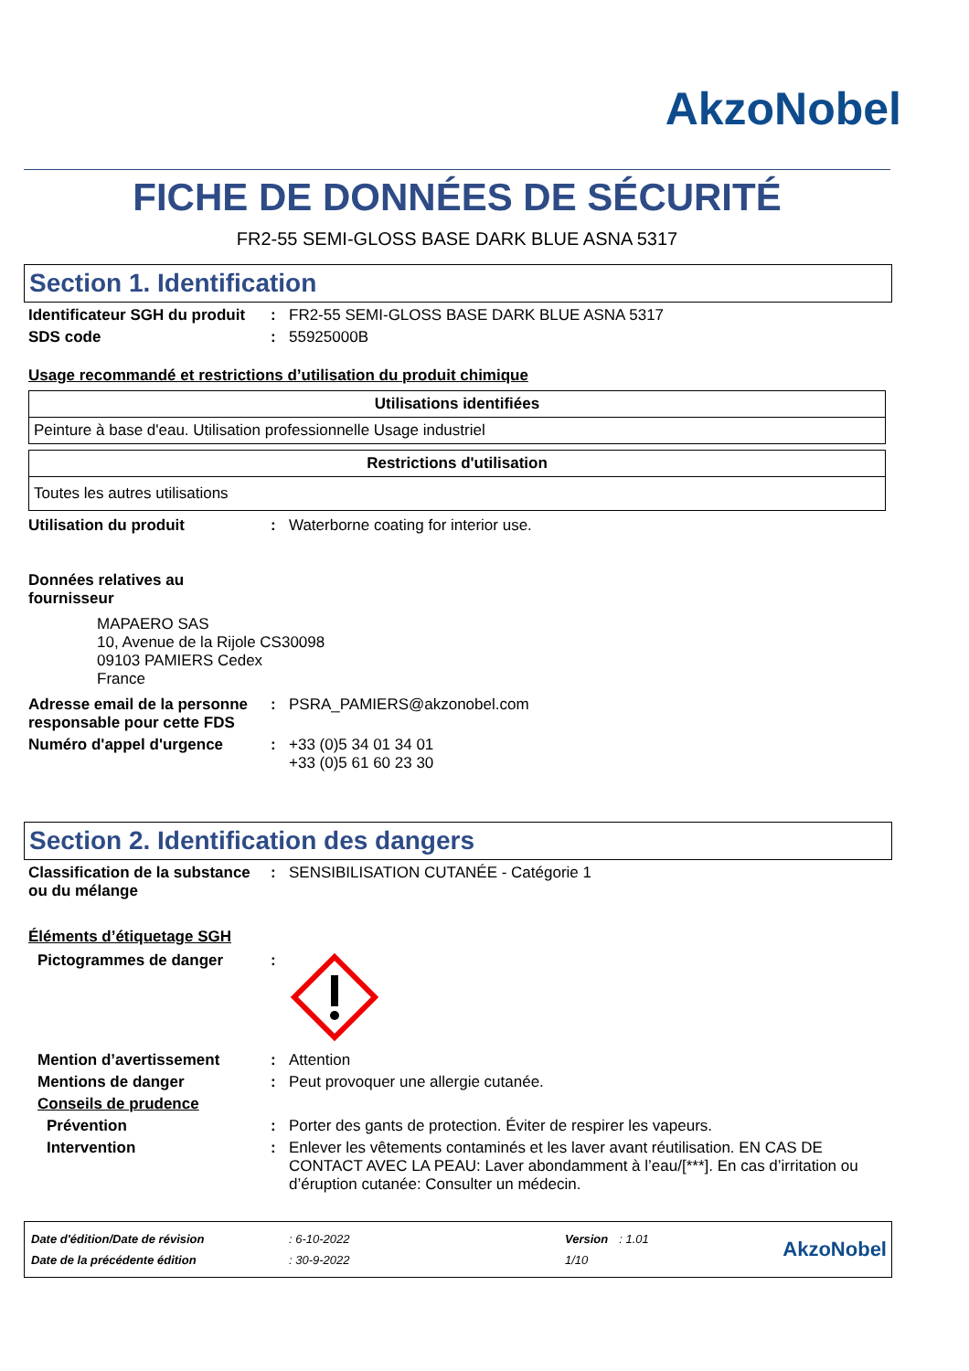AkzoNobel
FICHE DE DONNÉES DE SÉCURITÉ
FR2-55 SEMI-GLOSS BASE DARK BLUE ASNA 5317
Section 1. Identification
Identificateur SGH du produit
: FR2-55 SEMI-GLOSS BASE DARK BLUE ASNA 5317
SDS code : 55925000B
Usage recommandé et restrictions d’utilisation du produit chimique
| Utilisations identifiées |
| --- |
| Peinture à base d'eau. Utilisation professionnelle Usage industriel |
| Restrictions d'utilisation |
| --- |
| Toutes les autres utilisations |
Utilisation du produit : Waterborne coating for interior use.
Données relatives au fournisseur
MAPAERO SAS
10, Avenue de la Rijole CS30098
09103 PAMIERS Cedex
France
Adresse email de la personne responsable pour cette FDS
: PSRA_PAMIERS@akzonobel.com
Numéro d'appel d'urgence : +33 (0)5 34 01 34 01
+33 (0)5 61 60 23 30
Section 2. Identification des dangers
Classification de la substance ou du mélange
: SENSIBILISATION CUTANÉE - Catégorie 1
Éléments d’étiquetage SGH
Pictogrammes de danger :
Mention d’avertissement : Attention
Mentions de danger : Peut provoquer une allergie cutanée.
Conseils de prudence
Prévention : Porter des gants de protection. Éviter de respirer les vapeurs.
Intervention : Enlever les vêtements contaminés et les laver avant réutilisation. EN CAS DE CONTACT AVEC LA PEAU: Laver abondamment à l’eau/[***]. En cas d’irritation ou d’éruption cutanée: Consulter un médecin.
| Date d'édition/Date de révision | : 6-10-2022 | Version | : 1.01 |
| Date de la précédente édition | : 30-9-2022 | 1/10 | |
AkzoNobel